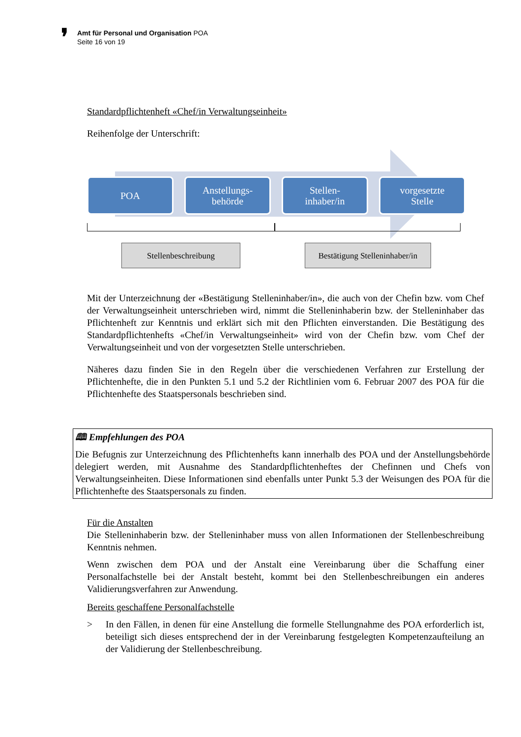❜ Amt für Personal und Organisation POA
Seite 16 von 19
Standardpflichtenheft «Chef/in Verwaltungseinheit»
Reihenfolge der Unterschrift:
POA
Anstellungs-
behörde
Stellen-
inhaber/in
vorgesetzte
Stelle
Stellenbeschreibung
Bestätigung Stelleninhaber/in
Mit der Unterzeichnung der «Bestätigung Stelleninhaber/in», die auch von der Chefin bzw. vom Chef der Verwaltungseinheit unterschrieben wird, nimmt die Stelleninhaberin bzw. der Stelleninhaber das Pflichtenheft zur Kenntnis und erklärt sich mit den Pflichten einverstanden. Die Bestätigung des Standardpflichtenhefts «Chef/in Verwaltungseinheit» wird von der Chefin bzw. vom Chef der Verwaltungseinheit und von der vorgesetzten Stelle unterschrieben.
Näheres dazu finden Sie in den Regeln über die verschiedenen Verfahren zur Erstellung der Pflichtenhefte, die in den Punkten 5.1 und 5.2 der Richtlinien vom 6. Februar 2007 des POA für die Pflichtenhefte des Staatspersonals beschrieben sind.
🕮 Empfehlungen des POA
Die Befugnis zur Unterzeichnung des Pflichtenhefts kann innerhalb des POA und der Anstellungsbehörde delegiert werden, mit Ausnahme des Standardpflichtenheftes der Chefinnen und Chefs von Verwaltungseinheiten. Diese Informationen sind ebenfalls unter Punkt 5.3 der Weisungen des POA für die Pflichtenhefte des Staatspersonals zu finden.
Für die Anstalten
Die Stelleninhaberin bzw. der Stelleninhaber muss von allen Informationen der Stellenbeschreibung Kenntnis nehmen.
Wenn zwischen dem POA und der Anstalt eine Vereinbarung über die Schaffung einer Personalfachstelle bei der Anstalt besteht, kommt bei den Stellenbeschreibungen ein anderes Validierungsverfahren zur Anwendung.
Bereits geschaffene Personalfachstelle
> In den Fällen, in denen für eine Anstellung die formelle Stellungnahme des POA erforderlich ist, beteiligt sich dieses entsprechend der in der Vereinbarung festgelegten Kompetenzaufteilung an der Validierung der Stellenbeschreibung.